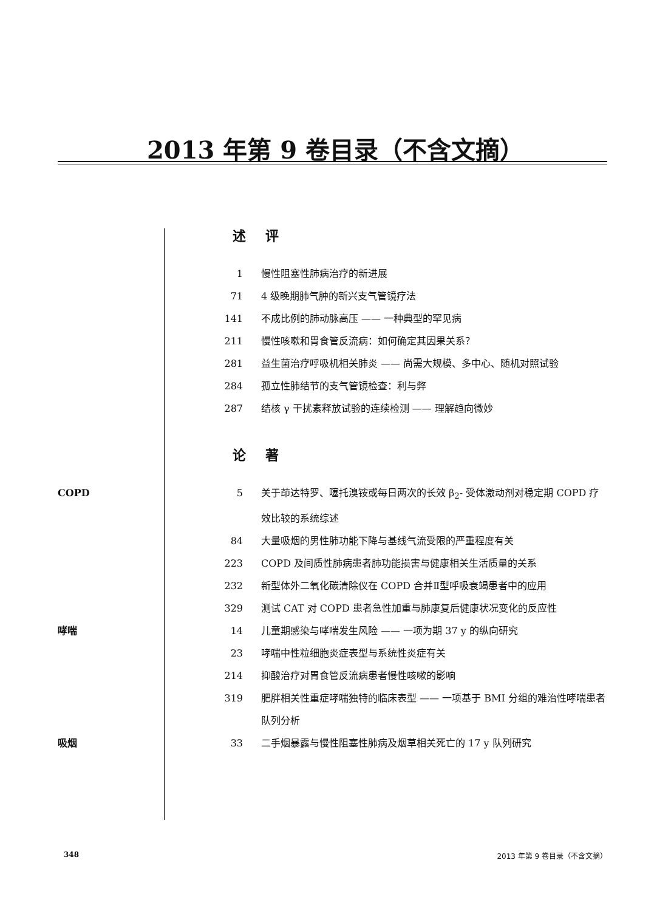2013 年第 9 卷目录（不含文摘）
述 评
1 慢性阻塞性肺病治疗的新进展
71 4 级晚期肺气肿的新兴支气管镜疗法
141 不成比例的肺动脉高压 —— 一种典型的罕见病
211 慢性咳嗽和胃食管反流病：如何确定其因果关系？
281 益生菌治疗呼吸机相关肺炎 —— 尚需大规模、多中心、随机对照试验
284 孤立性肺结节的支气管镜检查：利与弊
287 结核 γ 干扰素释放试验的连续检测 —— 理解趋向微妙
论 著
COPD 5 关于茚达特罗、噻托溴铵或每日两次的长效 β<sub>2</sub>- 受体激动剂对稳定期 COPD 疗效比较的系统综述
84 大量吸烟的男性肺功能下降与基线气流受限的严重程度有关
223 COPD 及间质性肺病患者肺功能损害与健康相关生活质量的关系
232 新型体外二氧化碳清除仪在 COPD 合并Ⅱ型呼吸衰竭患者中的应用
329 测试 CAT 对 COPD 患者急性加重与肺康复后健康状况变化的反应性
哮喘 14 儿童期感染与哮喘发生风险 —— 一项为期 37 y 的纵向研究
23 哮喘中性粒细胞炎症表型与系统性炎症有关
214 抑酸治疗对胃食管反流病患者慢性咳嗽的影响
319 肥胖相关性重症哮喘独特的临床表型 —— 一项基于 BMI 分组的难治性哮喘患者队列分析
吸烟 33 二手烟暴露与慢性阻塞性肺病及烟草相关死亡的 17 y 队列研究
348 2013 年第 9 卷目录（不含文摘）